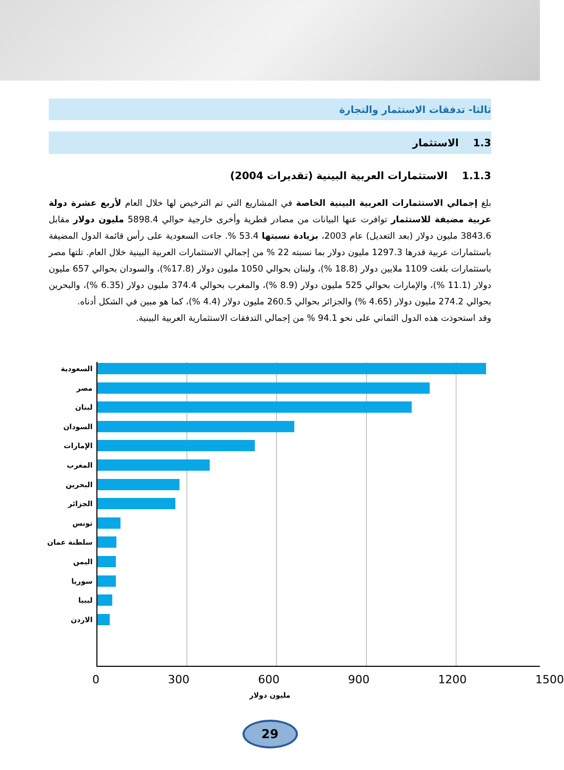ثالثا- تدفقات الاستثمار والتجارة
1.3 الاستثمار
1.1.3 الاستثمارات العربية البينية (تقديرات 2004)
بلغ إجمالي الاستثمارات العربية البينية الخاصة في المشاريع التي تم الترخيص لها خلال العام لأربع عشرة دولة عربية مضيفة للاستثمار توافرت عنها البيانات من مصادر قطرية وأخرى خارجية حوالي 5898.4 مليون دولار مقابل 3843.6 مليون دولار (بعد التعديل) عام 2003، بزيادة نسبتها 53.4 %. جاءت السعودية على رأس قائمة الدول المضيفة باستثمارات عربية قدرها 1297.3 مليون دولار بما نسبته 22 % من إجمالي الاستثمارات العربية البينية خلال العام. تلتها مصر باستثمارات بلغت 1109 ملايين دولار (18.8 %)، ولبنان بحوالي 1050 مليون دولار (17.8%)، والسودان بحوالي 657 مليون دولار (11.1 %)، والإمارات بحوالي 525 مليون دولار (8.9 %)، والمغرب بحوالي 374.4 مليون دولار (6.35 %)، والبحرين بحوالي 274.2 مليون دولار (4.65 %) والجزائر بحوالي 260.5 مليون دولار (4.4 %)، كما هو مبين في الشكل أدناه.
وقد استحوذت هذه الدول الثماني على نحو 94.1 % من إجمالي التدفقات الاستثمارية العربية البينية.
السعودية
مصر
لبنان
السودان
الإمارات
المغرب
البحرين
الجزائر
تونس
سلطنة عمان
اليمن
سوريا
ليبيا
الاردن
0 300 600 900 1200 1500
مليون دولار
29